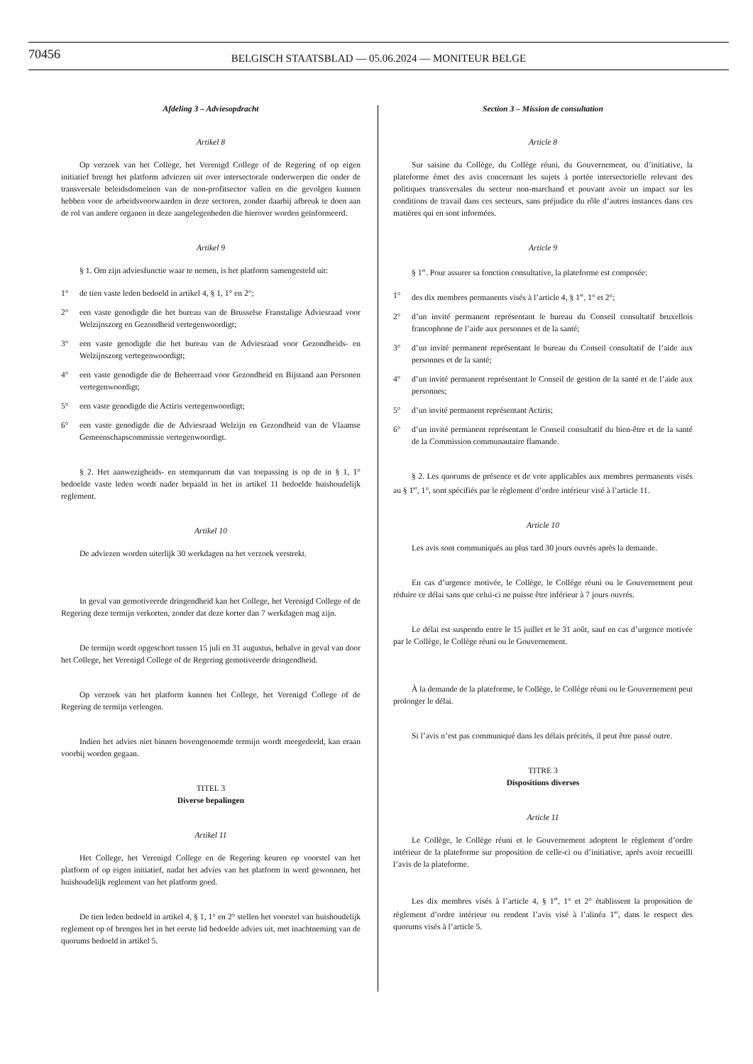70456
BELGISCH STAATSBLAD — 05.06.2024 — MONITEUR BELGE
Afdeling 3 – Adviesopdracht
Artikel 8
Op verzoek van het College, het Verenigd College of de Regering of op eigen initiatief brengt het platform adviezen uit over intersectorale onderwerpen die onder de transversale beleidsdomeinen van de non-profitsector vallen en die gevolgen kunnen hebben voor de arbeidsvoorwaarden in deze sectoren, zonder daarbij afbreuk te doen aan de rol van andere organen in deze aangelegenheden die hierover worden geïnformeerd.
Artikel 9
§ 1. Om zijn adviesfunctie waar te nemen, is het platform samengesteld uit:
1° de tien vaste leden bedoeld in artikel 4, § 1, 1° en 2°;
2° een vaste genodigde die het bureau van de Brusselse Franstalige Adviesraad voor Welzijnszorg en Gezondheid vertegenwoordigt;
3° een vaste genodigde die het bureau van de Adviesraad voor Gezondheids- en Welzijnszorg vertegenwoordigt;
4° een vaste genodigde die de Beheerraad voor Gezondheid en Bijstand aan Personen vertegenwoordigt;
5° een vaste genodigde die Actiris vertegenwoordigt;
6° een vaste genodigde die de Adviesraad Welzijn en Gezondheid van de Vlaamse Gemeenschapscommissie vertegenwoordigt.
§ 2. Het aanwezigheids- en stemquorum dat van toepassing is op de in § 1, 1° bedoelde vaste leden wordt nader bepaald in het in artikel 11 bedoelde huishoudelijk reglement.
Artikel 10
De adviezen worden uiterlijk 30 werkdagen na het verzoek verstrekt.
In geval van gemotiveerde dringendheid kan het College, het Verenigd College of de Regering deze termijn verkorten, zonder dat deze korter dan 7 werkdagen mag zijn.
De termijn wordt opgeschort tussen 15 juli en 31 augustus, behalve in geval van door het College, het Verenigd College of de Regering gemotiveerde dringendheid.
Op verzoek van het platform kunnen het College, het Verenigd College of de Regering de termijn verlengen.
Indien het advies niet binnen bovengenoemde termijn wordt meegedeeld, kan eraan voorbij worden gegaan.
TITEL 3
Diverse bepalingen
Artikel 11
Het College, het Verenigd College en de Regering keuren op voorstel van het platform of op eigen initiatief, nadat het advies van het platform in werd gewonnen, het huishoudelijk reglement van het platform goed.
De tien leden bedoeld in artikel 4, § 1, 1° en 2° stellen het voorstel van huishoudelijk reglement op of brengen het in het eerste lid bedoelde advies uit, met inachtneming van de quorums bedoeld in artikel 5.
Section 3 – Mission de consultation
Article 8
Sur saisine du Collège, du Collège réuni, du Gouvernement, ou d’initiative, la plateforme émet des avis concernant les sujets à portée intersectorielle relevant des politiques transversales du secteur non-marchand et pouvant avoir un impact sur les conditions de travail dans ces secteurs, sans préjudice du rôle d’autres instances dans ces matières qui en sont informées.
Article 9
§ 1<sup>er</sup>. Pour assurer sa fonction consultative, la plateforme est composée:
1° des dix membres permanents visés à l’article 4, § 1<sup>er</sup>, 1° et 2°;
2° d’un invité permanent représentant le bureau du Conseil consultatif bruxellois francophone de l’aide aux personnes et de la santé;
3° d’un invité permanent représentant le bureau du Conseil consultatif de l’aide aux personnes et de la santé;
4° d’un invité permanent représentant le Conseil de gestion de la santé et de l’aide aux personnes;
5° d’un invité permanent représentant Actiris;
6° d’un invité permanent représentant le Conseil consultatif du bien-être et de la santé de la Commission communautaire flamande.
§ 2. Les quorums de présence et de vote applicables aux membres permanents visés au § 1<sup>er</sup>, 1°, sont spécifiés par le règlement d’ordre intérieur visé à l’article 11.
Article 10
Les avis sont communiqués au plus tard 30 jours ouvrés après la demande.
En cas d’urgence motivée, le Collège, le Collège réuni ou le Gouvernement peut réduire ce délai sans que celui-ci ne puisse être inférieur à 7 jours ouvrés.
Le délai est suspendu entre le 15 juillet et le 31 août, sauf en cas d’urgence motivée par le Collège, le Collège réuni ou le Gouvernement.
À la demande de la plateforme, le Collège, le Collège réuni ou le Gouvernement peut prolonger le délai.
Si l’avis n’est pas communiqué dans les délais précités, il peut être passé outre.
TITRE 3
Dispositions diverses
Article 11
Le Collège, le Collège réuni et le Gouvernement adoptent le règlement d’ordre intérieur de la plateforme sur proposition de celle-ci ou d’initiative, après avoir recueilli l’avis de la plateforme.
Les dix membres visés à l’article 4, § 1<sup>er</sup>, 1° et 2° établissent la proposition de règlement d’ordre intérieur ou rendent l’avis visé à l’alinéa 1<sup>er</sup>, dans le respect des quorums visés à l’article 5.